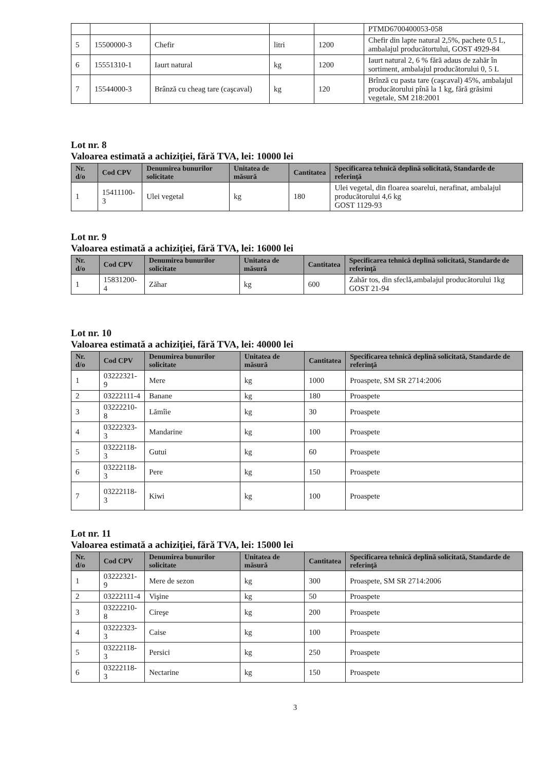| | | | | | PTMD6700400053-058 |
| 5 | 15500000-3 | Chefir | litri | 1200 | Chefir din lapte natural 2,5%, pachete 0,5 L, ambalajul producătortului, GOST 4929-84 |
| 6 | 15551310-1 | Iaurt natural | kg | 1200 | Iaurt natural 2, 6 % fără adaus de zahăr în sortiment, ambalajul producătorului 0, 5 L |
| 7 | 15544000-3 | Brânză cu cheag tare (caşcaval) | kg | 120 | Brînză cu pasta tare (caşcaval) 45%, ambalajul producătorului pînă la 1 kg, fără grăsimi vegetale, SM 218:2001 |
Lot nr. 8
Valoarea estimată a achiziţiei, fără TVA, lei: 10000 lei
| Nr. d/o | Cod CPV | Denumirea bunurilor solicitate | Unitatea de măsură | Cantitatea | Specificarea tehnică deplină solicitată, Standarde de referinţă |
| --- | --- | --- | --- | --- | --- |
| 1 | 15411100-3 | Ulei vegetal | kg | 180 | Ulei vegetal, din floarea soarelui, nerafinat, ambalajul producătorului 4,6 kg GOST 1129-93 |
Lot nr. 9
Valoarea estimată a achiziţiei, fără TVA, lei: 16000 lei
| Nr. d/o | Cod CPV | Denumirea bunurilor solicitate | Unitatea de măsură | Cantitatea | Specificarea tehnică deplină solicitată, Standarde de referinţă |
| --- | --- | --- | --- | --- | --- |
| 1 | 15831200-4 | Zăhar | kg | 600 | Zahăr tos, din sfeclă,ambalajul producătorului 1kg GOST 21-94 |
Lot nr. 10
Valoarea estimată a achiziţiei, fără TVA, lei: 40000 lei
| Nr. d/o | Cod CPV | Denumirea bunurilor solicitate | Unitatea de măsură | Cantitatea | Specificarea tehnică deplină solicitată, Standarde de referinţă |
| --- | --- | --- | --- | --- | --- |
| 1 | 03222321-9 | Mere | kg | 1000 | Proaspete, SM SR 2714:2006 |
| 2 | 03222111-4 | Banane | kg | 180 | Proaspete |
| 3 | 03222210-8 | Lămîie | kg | 30 | Proaspete |
| 4 | 03222323-3 | Mandarine | kg | 100 | Proaspete |
| 5 | 03222118-3 | Gutui | kg | 60 | Proaspete |
| 6 | 03222118-3 | Pere | kg | 150 | Proaspete |
| 7 | 03222118-3 | Kiwi | kg | 100 | Proaspete |
Lot nr. 11
Valoarea estimată a achiziţiei, fără TVA, lei: 15000 lei
| Nr. d/o | Cod CPV | Denumirea bunurilor solicitate | Unitatea de măsură | Cantitatea | Specificarea tehnică deplină solicitată, Standarde de referinţă |
| --- | --- | --- | --- | --- | --- |
| 1 | 03222321-9 | Mere de sezon | kg | 300 | Proaspete, SM SR 2714:2006 |
| 2 | 03222111-4 | Vişine | kg | 50 | Proaspete |
| 3 | 03222210-8 | Cireşe | kg | 200 | Proaspete |
| 4 | 03222323-3 | Caise | kg | 100 | Proaspete |
| 5 | 03222118-3 | Persici | kg | 250 | Proaspete |
| 6 | 03222118-3 | Nectarine | kg | 150 | Proaspete |
3